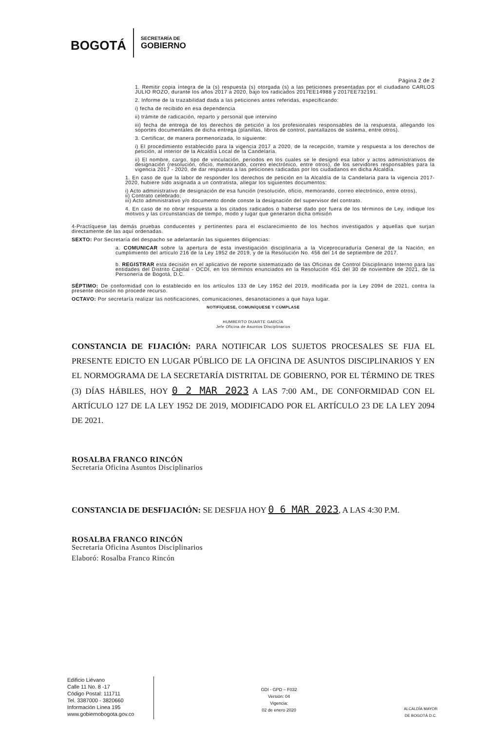BOGOTÁ
SECRETARÍA DE
GOBIERNO
Página 2 de 2
1. Remitir copia íntegra de la (s) respuesta (s) otorgada (s) a las peticiones presentadas por el ciudadano CARLOS JULIO ROZO, durante los años 2017 a 2020, bajo los radicados 2017EE14988 y 2017EE732191.
2. Informe de la trazabilidad dada a las peticiones antes referidas, especificando:
i) fecha de recibido en esa dependencia
ii) trámite de radicación, reparto y personal que intervino
iii) fecha de entrega de los derechos de petición a los profesionales responsables de la respuesta, allegando los soportes documentales de dicha entrega (planillas, libros de control, pantallazos de sistema, entre otros).
3. Certificar, de manera pormenorizada, lo siguiente:
i) El procedimiento establecido para la vigencia 2017 a 2020, de la recepción, tramite y respuesta a los derechos de petición, al interior de la Alcaldía Local de la Candelaria.
ii) El nombre, cargo, tipo de vinculación, periodos en los cuales se le designó esa labor y actos administrativos de designación (resolución, oficio, memorando, correo electrónico, entre otros), de los servidores responsables para la vigencia 2017 - 2020, de dar respuesta a las peticiones radicadas por los ciudadanos en dicha Alcaldía.
1. En caso de que la labor de responder los derechos de petición en la Alcaldía de la Candelaria para la vigencia 2017-2020, hubiere sido asignada a un contratista, allegar los siguientes documentos:
i) Acto administrativo de designación de esa función (resolución, oficio, memorando, correo electrónico, entre otros),
ii) Contrato celebrado;
iii) Acto administrativo y/o documento donde conste la designación del supervisor del contrato.
4. En caso de no obrar respuesta a los citados radicados o haberse dado por fuera de los términos de Ley, indique los motivos y las circunstancias de tiempo, modo y lugar que generaron dicha omisión
4-Practíquese las demás pruebas conducentes y pertinentes para el esclarecimiento de los hechos investigados y aquellas que surjan directamente de las aquí ordenadas.
SEXTO: Por Secretaría del despacho se adelantarán las siguientes diligencias:
a. COMUNICAR sobre la apertura de esta investigación disciplinaria a la Viceprocuraduría General de la Nación, en cumplimiento del artículo 216 de la Ley 1952 de 2019, y de la Resolución No. 456 del 14 de septiembre de 2017.
b. REGISTRAR esta decisión en el aplicativo de reporte sistematizado de las Oficinas de Control Disciplinario Interno para las entidades del Distrito Capital - OCDI, en los términos enunciados en la Resolución 451 del 30 de noviembre de 2021, de la Personería de Bogotá, D.C.
SÉPTIMO: De conformidad con lo establecido en los artículos 133 de Ley 1952 del 2019, modificada por la Ley 2094 de 2021, contra la presente decisión no procede recurso.
OCTAVO: Por secretaría realizar las notificaciones, comunicaciones, desanotaciones a que haya lugar.
NOTIFÍQUESE, COMUNÍQUESE Y CÚMPLASE
HUMBERTO DUARTE GARCÍA
Jefe Oficina de Asuntos Disciplinarios
CONSTANCIA DE FIJACIÓN: PARA NOTIFICAR LOS SUJETOS PROCESALES SE FIJA EL PRESENTE EDICTO EN LUGAR PÚBLICO DE LA OFICINA DE ASUNTOS DISCIPLINARIOS Y EN EL NORMOGRAMA DE LA SECRETARÍA DISTRITAL DE GOBIERNO, POR EL TÉRMINO DE TRES (3) DÍAS HÁBILES, HOY 0 2 MAR 2023 A LAS 7:00 AM., DE CONFORMIDAD CON EL ARTÍCULO 127 DE LA LEY 1952 DE 2019, MODIFICADO POR EL ARTÍCULO 23 DE LA LEY 2094 DE 2021.
ROSALBA FRANCO RINCÓN
Secretaria Oficina Asuntos Disciplinarios
CONSTANCIA DE DESFIJACIÓN: SE DESFIJA HOY 0 6 MAR 2023, A LAS 4:30 P.M.
ROSALBA FRANCO RINCÓN
Secretaria Oficina Asuntos Disciplinarios
Elaboró: Rosalba Franco Rincón
Edificio Liévano
Calle 11 No. 8 -17
Código Postal: 111711
Tel. 3387000 - 3820660
Información Línea 195
www.gobiernobogota.gov.co
GDI - GPD – F032
Versión: 04
Vigencia:
02 de enero 2020
ALCALDÍA MAYOR
DE BOGOTÁ D.C.